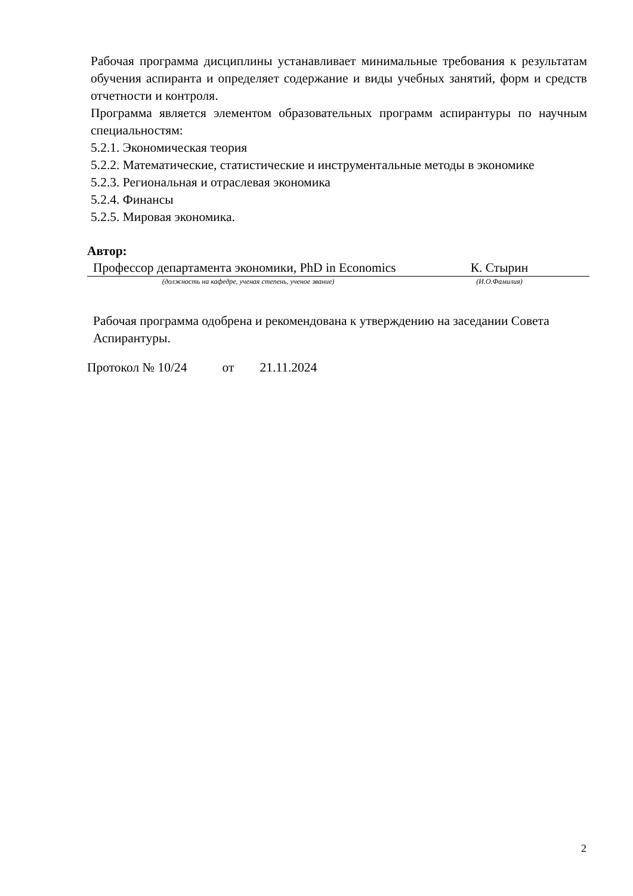Рабочая программа дисциплины устанавливает минимальные требования к результатам обучения аспиранта и определяет содержание и виды учебных занятий, форм и средств отчетности и контроля.
Программа является элементом образовательных программ аспирантуры по научным специальностям:
5.2.1. Экономическая теория
5.2.2. Математические, статистические и инструментальные методы в экономике
5.2.3. Региональная и отраслевая экономика
5.2.4. Финансы
5.2.5. Мировая экономика.
Автор:
| Профессор департамента экономики, PhD in Economics | К. Стырин |
| (должность на кафедре, ученая степень, ученое звание) | (И.О.Фамилия) |
Рабочая программа одобрена и рекомендована к утверждению на заседании Совета Аспирантуры.
Протокол № 10/24 от 21.11.2024
2